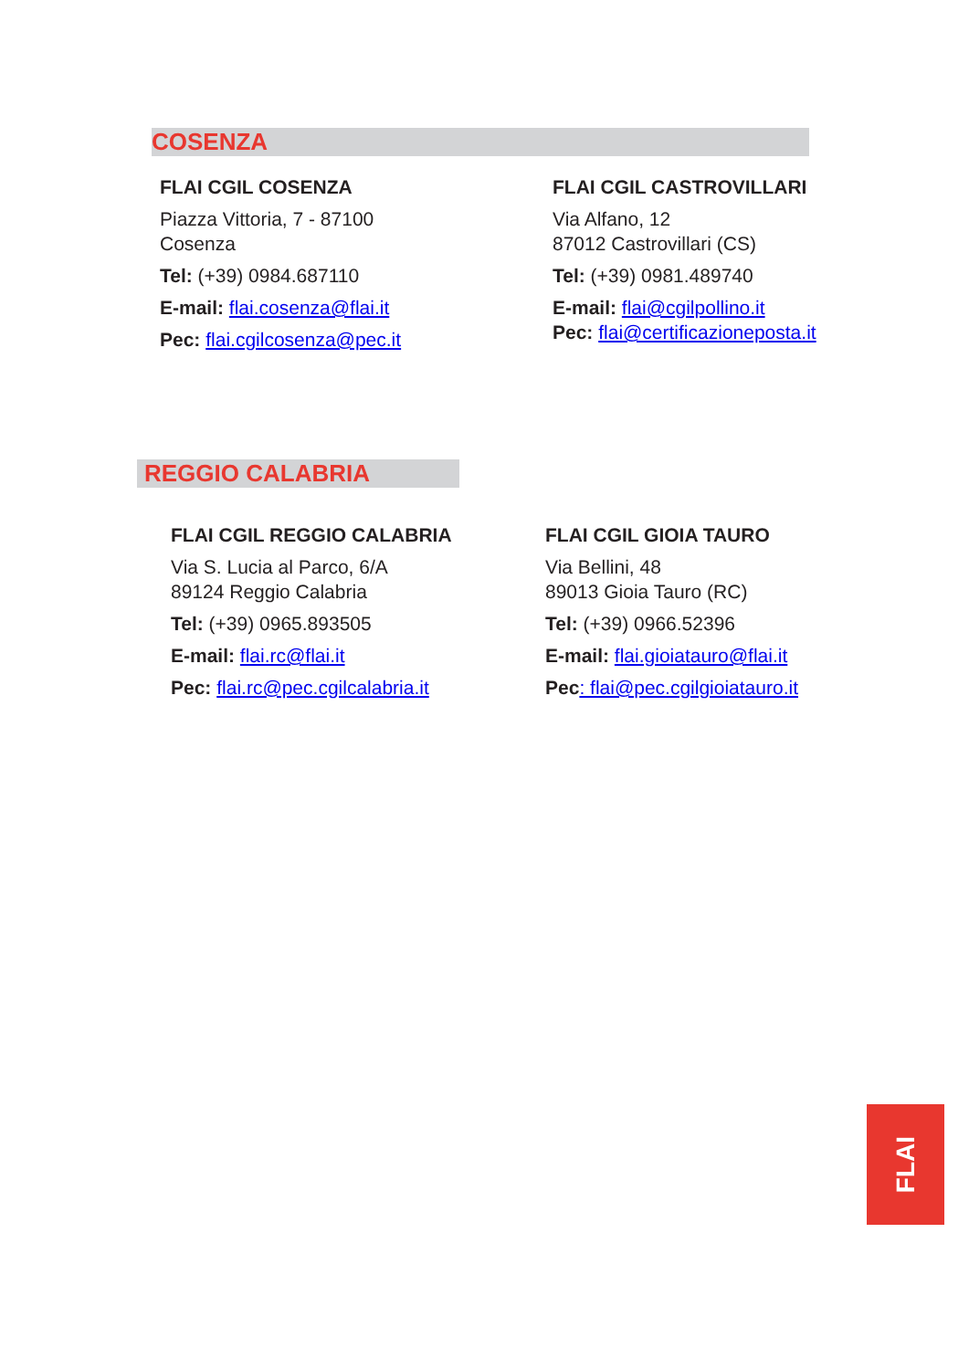COSENZA
FLAI CGIL COSENZA
Piazza Vittoria, 7 - 87100
Cosenza
Tel: (+39) 0984.687110
E-mail: flai.cosenza@flai.it
Pec: flai.cgilcosenza@pec.it
FLAI CGIL CASTROVILLARI
Via Alfano, 12
87012 Castrovillari (CS)
Tel: (+39) 0981.489740
E-mail: flai@cgilpollino.it
Pec: flai@certificazioneposta.it
REGGIO CALABRIA
FLAI CGIL REGGIO CALABRIA
Via S. Lucia al Parco, 6/A
89124 Reggio Calabria
Tel: (+39) 0965.893505
E-mail: flai.rc@flai.it
Pec: flai.rc@pec.cgilcalabria.it
FLAI CGIL GIOIA TAURO
Via Bellini, 48
89013 Gioia Tauro (RC)
Tel: (+39) 0966.52396
E-mail: flai.gioiatauro@flai.it
Pec: flai@pec.cgilgioiatauro.it
FLAI